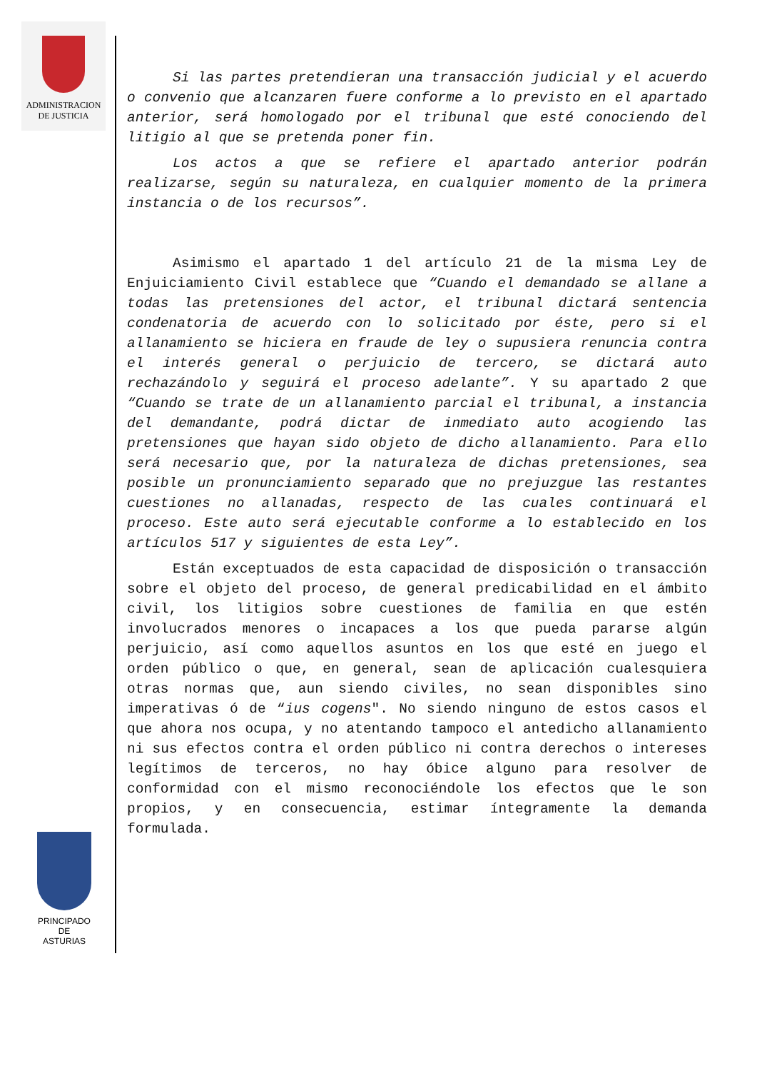ADMINISTRACION
DE JUSTICIA
PRINCIPADO DE
ASTURIAS
Si las partes pretendieran una transacción judicial y el acuerdo o convenio que alcanzaren fuere conforme a lo previsto en el apartado anterior, será homologado por el tribunal que esté conociendo del litigio al que se pretenda poner fin.
Los actos a que se refiere el apartado anterior podrán realizarse, según su naturaleza, en cualquier momento de la primera instancia o de los recursos”.
Asimismo el apartado 1 del artículo 21 de la misma Ley de Enjuiciamiento Civil establece que “Cuando el demandado se allane a todas las pretensiones del actor, el tribunal dictará sentencia condenatoria de acuerdo con lo solicitado por éste, pero si el allanamiento se hiciera en fraude de ley o supusiera renuncia contra el interés general o perjuicio de tercero, se dictará auto rechazándolo y seguirá el proceso adelante”. Y su apartado 2 que “Cuando se trate de un allanamiento parcial el tribunal, a instancia del demandante, podrá dictar de inmediato auto acogiendo las pretensiones que hayan sido objeto de dicho allanamiento. Para ello será necesario que, por la naturaleza de dichas pretensiones, sea posible un pronunciamiento separado que no prejuzgue las restantes cuestiones no allanadas, respecto de las cuales continuará el proceso. Este auto será ejecutable conforme a lo establecido en los artículos 517 y siguientes de esta Ley”.
Están exceptuados de esta capacidad de disposición o transacción sobre el objeto del proceso, de general predicabilidad en el ámbito civil, los litigios sobre cuestiones de familia en que estén involucrados menores o incapaces a los que pueda pararse algún perjuicio, así como aquellos asuntos en los que esté en juego el orden público o que, en general, sean de aplicación cualesquiera otras normas que, aun siendo civiles, no sean disponibles sino imperativas ó de “ius cogens". No siendo ninguno de estos casos el que ahora nos ocupa, y no atentando tampoco el antedicho allanamiento ni sus efectos contra el orden público ni contra derechos o intereses legítimos de terceros, no hay óbice alguno para resolver de conformidad con el mismo reconociéndole los efectos que le son propios, y en consecuencia, estimar íntegramente la demanda formulada.